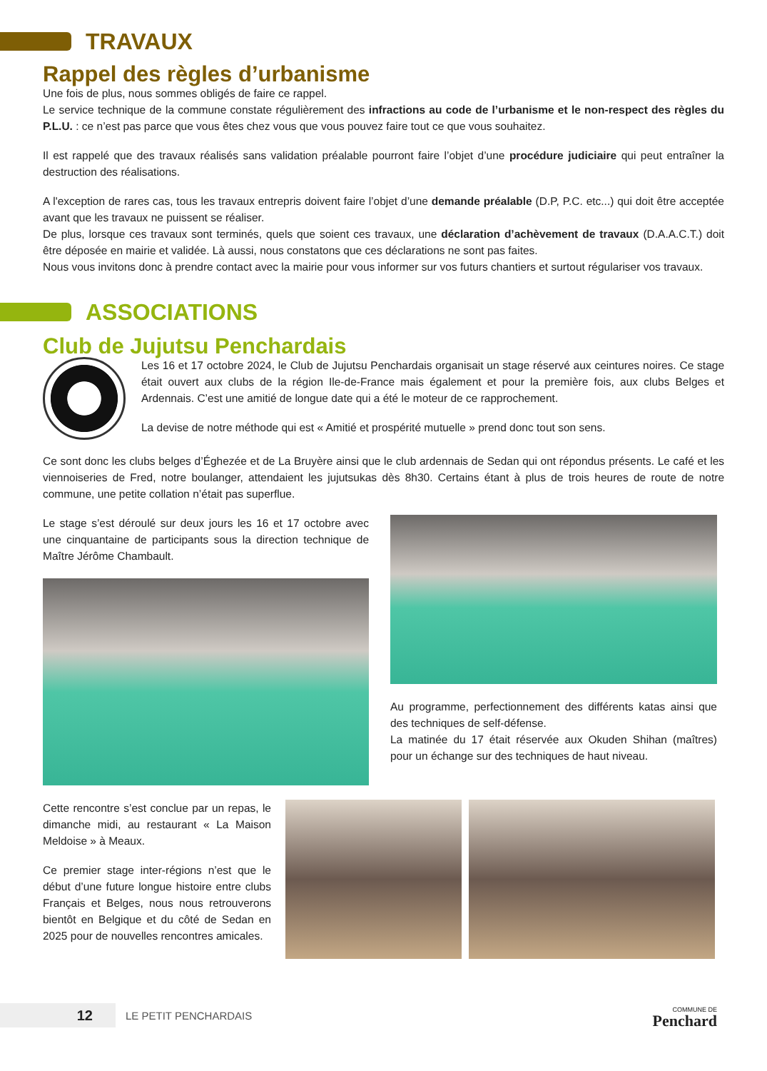TRAVAUX
Rappel des règles d’urbanisme
Une fois de plus, nous sommes obligés de faire ce rappel.
Le service technique de la commune constate régulièrement des infractions au code de l’urbanisme et le non-respect des règles du P.L.U. : ce n’est pas parce que vous êtes chez vous que vous pouvez faire tout ce que vous souhaitez.
Il est rappelé que des travaux réalisés sans validation préalable pourront faire l’objet d’une procédure judiciaire qui peut entraîner la destruction des réalisations.
A l'exception de rares cas, tous les travaux entrepris doivent faire l’objet d’une demande préalable (D.P, P.C. etc...) qui doit être acceptée avant que les travaux ne puissent se réaliser.
De plus, lorsque ces travaux sont terminés, quels que soient ces travaux, une déclaration d’achèvement de travaux (D.A.A.C.T.) doit être déposée en mairie et validée. Là aussi, nous constatons que ces déclarations ne sont pas faites.
Nous vous invitons donc à prendre contact avec la mairie pour vous informer sur vos futurs chantiers et surtout régulariser vos travaux.
ASSOCIATIONS
Club de Jujutsu Penchardais
Les 16 et 17 octobre 2024, le Club de Jujutsu Penchardais organisait un stage réservé aux ceintures noires. Ce stage était ouvert aux clubs de la région Ile-de-France mais également et pour la première fois, aux clubs Belges et Ardennais. C’est une amitié de longue date qui a été le moteur de ce rapprochement.
La devise de notre méthode qui est « Amitié et prospérité mutuelle » prend donc tout son sens.
Ce sont donc les clubs belges d’Éghezée et de La Bruyère ainsi que le club ardennais de Sedan qui ont répondus présents. Le café et les viennoiseries de Fred, notre boulanger, attendaient les jujutsukas dès 8h30. Certains étant à plus de trois heures de route de notre commune, une petite collation n’était pas superflue.
Le stage s’est déroulé sur deux jours les 16 et 17 octobre avec une cinquantaine de participants sous la direction technique de Maître Jérôme Chambault.
Au programme, perfectionnement des différents katas ainsi que des techniques de self-défense.
La matinée du 17 était réservée aux Okuden Shihan (maîtres) pour un échange sur des techniques de haut niveau.
Cette rencontre s’est conclue par un repas, le dimanche midi, au restaurant « La Maison Meldoise » à Meaux.
Ce premier stage inter-régions n’est que le début d’une future longue histoire entre clubs Français et Belges, nous nous retrouverons bientôt en Belgique et du côté de Sedan en 2025 pour de nouvelles rencontres amicales.
12
LE PETIT PENCHARDAIS
COMMUNE DE
Penchard